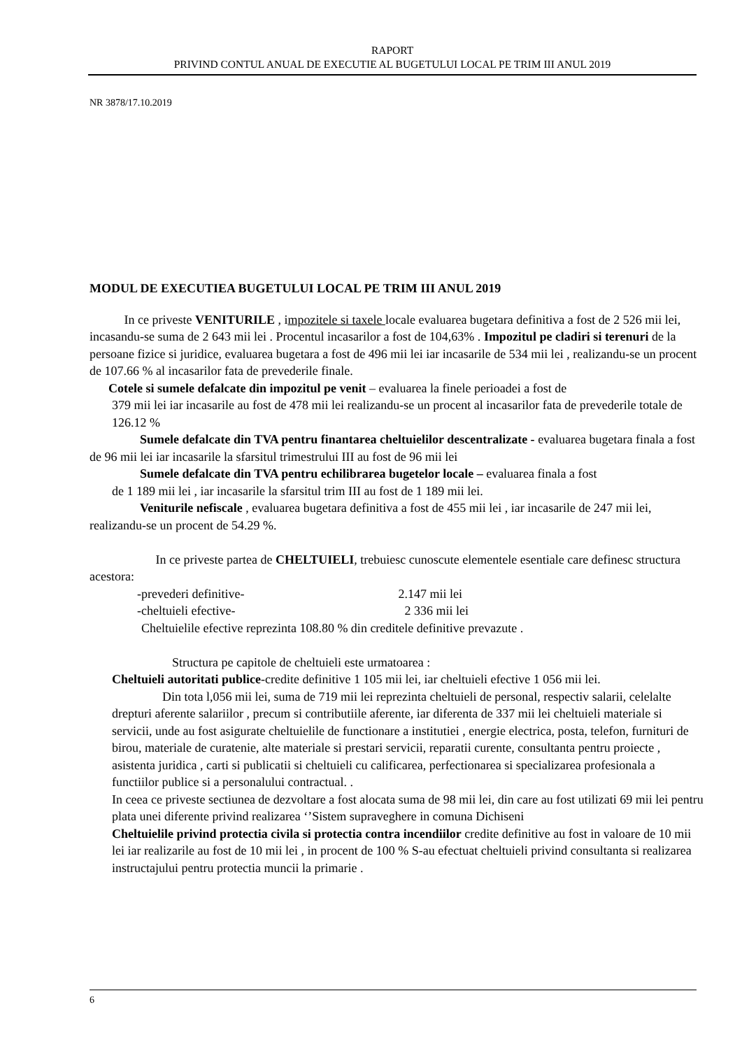RAPORT
PRIVIND CONTUL ANUAL DE EXECUTIE AL BUGETULUI LOCAL PE TRIM III ANUL 2019
NR 3878/17.10.2019
MODUL DE EXECUTIEA BUGETULUI LOCAL PE TRIM III ANUL 2019
In ce priveste VENITURILE , impozitele si taxele locale evaluarea bugetara definitiva a fost de 2 526 mii lei, incasandu-se suma de 2 643 mii lei . Procentul incasarilor a fost de 104,63% . Impozitul pe cladiri si terenuri de la persoane fizice si juridice, evaluarea bugetara a fost de 496 mii lei iar incasarile de 534 mii lei , realizandu-se un procent de 107.66 % al incasarilor fata de prevederile finale.
Cotele si sumele defalcate din impozitul pe venit – evaluarea la finele perioadei a fost de
379 mii lei iar incasarile au fost de 478 mii lei realizandu-se un procent al incasarilor fata de prevederile totale de 126.12 %
Sumele defalcate din TVA pentru finantarea cheltuielilor descentralizate - evaluarea bugetara finala a fost de 96 mii lei iar incasarile la sfarsitul trimestrului III au fost de 96 mii lei
Sumele defalcate din TVA pentru echilibrarea bugetelor locale – evaluarea finala a fost
de 1 189 mii lei , iar incasarile la sfarsitul trim III au fost de 1 189 mii lei.
Veniturile nefiscale , evaluarea bugetara definitiva a fost de 455 mii lei , iar incasarile de 247 mii lei, realizandu-se un procent de 54.29 %.
In ce priveste partea de CHELTUIELI, trebuiesc cunoscute elementele esentiale care definesc structura acestora:
-prevederi definitive- 2.147 mii lei
-cheltuieli efective- 2 336 mii lei
Cheltuielile efective reprezinta 108.80 % din creditele definitive prevazute .
Structura pe capitole de cheltuieli este urmatoarea :
Cheltuieli autoritati publice-credite definitive 1 105 mii lei, iar cheltuieli efective 1 056 mii lei.
Din tota l,056 mii lei, suma de 719 mii lei reprezinta cheltuieli de personal, respectiv salarii, celelalte drepturi aferente salariilor , precum si contributiile aferente, iar diferenta de 337 mii lei cheltuieli materiale si servicii, unde au fost asigurate cheltuielile de functionare a institutiei , energie electrica, posta, telefon, furnituri de birou, materiale de curatenie, alte materiale si prestari servicii, reparatii curente, consultanta pentru proiecte , asistenta juridica , carti si publicatii si cheltuieli cu calificarea, perfectionarea si specializarea profesionala a functiilor publice si a personalului contractual. .
In ceea ce priveste sectiunea de dezvoltare a fost alocata suma de 98 mii lei, din care au fost utilizati 69 mii lei pentru plata unei diferente privind realizarea ‘’Sistem supraveghere in comuna Dichiseni
Cheltuielile privind protectia civila si protectia contra incendiilor credite definitive au fost in valoare de 10 mii lei iar realizarile au fost de 10 mii lei , in procent de 100 % S-au efectuat cheltuieli privind consultanta si realizarea instructajului pentru protectia muncii la primarie .
6